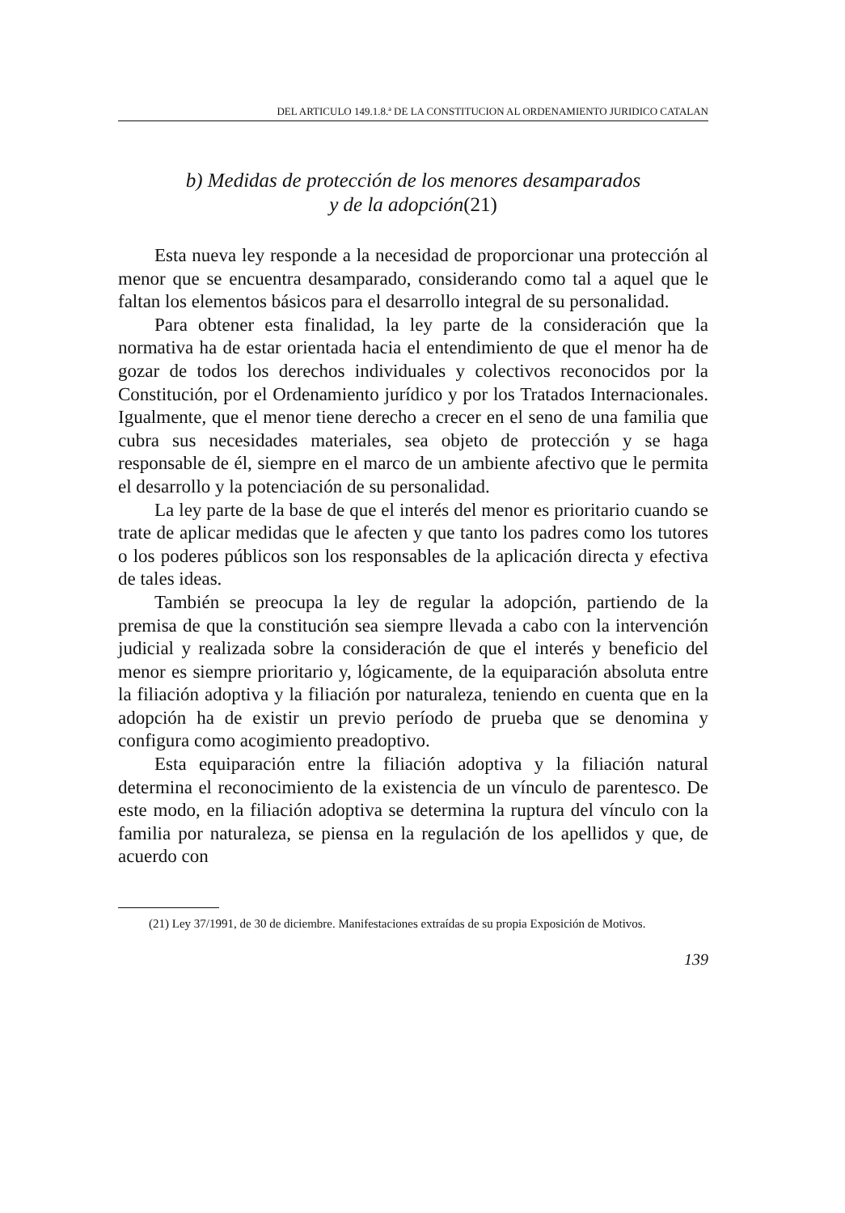DEL ARTICULO 149.1.8.ª DE LA CONSTITUCION AL ORDENAMIENTO JURIDICO CATALAN
b) Medidas de protección de los menores desamparados
y de la adopción(21)
Esta nueva ley responde a la necesidad de proporcionar una protección al menor que se encuentra desamparado, considerando como tal a aquel que le faltan los elementos básicos para el desarrollo integral de su personalidad.
Para obtener esta finalidad, la ley parte de la consideración que la normativa ha de estar orientada hacia el entendimiento de que el menor ha de gozar de todos los derechos individuales y colectivos reconocidos por la Constitución, por el Ordenamiento jurídico y por los Tratados Internacionales. Igualmente, que el menor tiene derecho a crecer en el seno de una familia que cubra sus necesidades materiales, sea objeto de protección y se haga responsable de él, siempre en el marco de un ambiente afectivo que le permita el desarrollo y la potenciación de su personalidad.
La ley parte de la base de que el interés del menor es prioritario cuando se trate de aplicar medidas que le afecten y que tanto los padres como los tutores o los poderes públicos son los responsables de la aplicación directa y efectiva de tales ideas.
También se preocupa la ley de regular la adopción, partiendo de la premisa de que la constitución sea siempre llevada a cabo con la intervención judicial y realizada sobre la consideración de que el interés y beneficio del menor es siempre prioritario y, lógicamente, de la equiparación absoluta entre la filiación adoptiva y la filiación por naturaleza, teniendo en cuenta que en la adopción ha de existir un previo período de prueba que se denomina y configura como acogimiento preadoptivo.
Esta equiparación entre la filiación adoptiva y la filiación natural determina el reconocimiento de la existencia de un vínculo de parentesco. De este modo, en la filiación adoptiva se determina la ruptura del vínculo con la familia por naturaleza, se piensa en la regulación de los apellidos y que, de acuerdo con
(21) Ley 37/1991, de 30 de diciembre. Manifestaciones extraídas de su propia Exposición de Motivos.
139